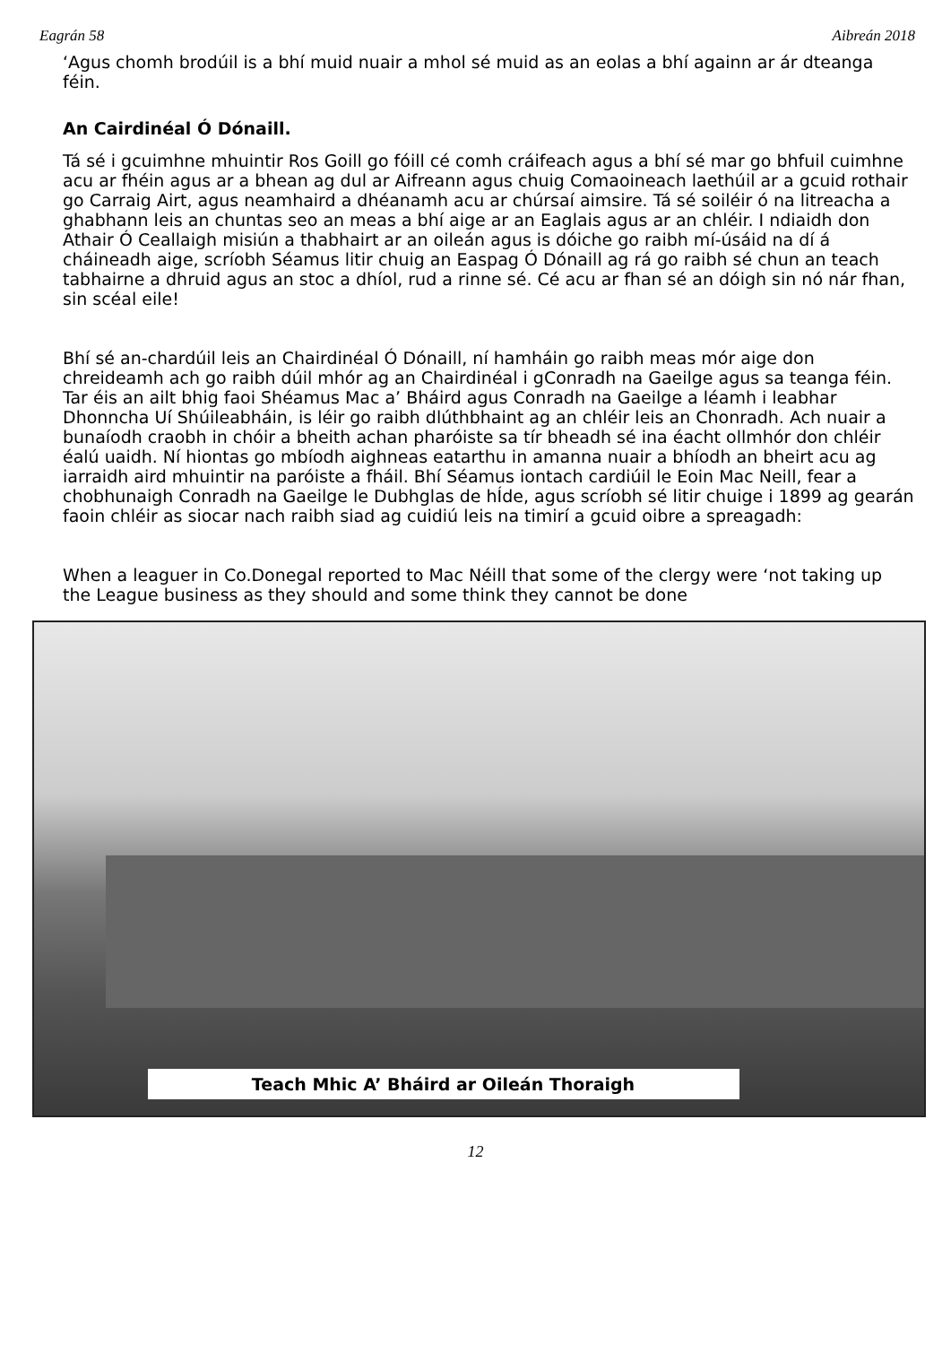Eagrán 58 Aibreán 2018
‘Agus chomh brodúil is a bhí muid nuair a mhol sé muid as an eolas a bhí againn ar ár dteanga féin.
An Cairdinéal Ó Dónaill.
Tá sé i gcuimhne mhuintir Ros Goill go fóill cé comh cráifeach agus a bhí sé mar go bhfuil cuimhne acu ar fhéin agus ar a bhean ag dul ar Aifreann agus chuig Comaoineach laethúil ar a gcuid rothair go Carraig Airt, agus neamhaird a dhéanamh acu ar chúrsaí aimsire. Tá sé soiléir ó na litreacha a ghabhann leis an chuntas seo an meas a bhí aige ar an Eaglais agus ar an chléir. I ndiaidh don Athair Ó Ceallaigh misiún a thabhairt ar an oileán agus is dóiche go raibh mí-úsáid na dí á cháineadh aige, scríobh Séamus litir chuig an Easpag Ó Dónaill ag rá go raibh sé chun an teach tabhairne a dhruid agus an stoc a dhíol, rud a rinne sé. Cé acu ar fhan sé an dóigh sin nó nár fhan, sin scéal eile!
Bhí sé an-chardúil leis an Chairdinéal Ó Dónaill, ní hamháin go raibh meas mór aige don chreideamh ach go raibh dúil mhór ag an Chairdinéal i gConradh na Gaeilge agus sa teanga féin. Tar éis an ailt bhig faoi Shéamus Mac a’ Bháird agus Conradh na Gaeilge a léamh i leabhar Dhonncha Uí Shúileabháin, is léir go raibh dlúthbhaint ag an chléir leis an Chonradh. Ach nuair a bunaíodh craobh in chóir a bheith achan pharóiste sa tír bheadh sé ina éacht ollmhór don chléir éalú uaidh. Ní hiontas go mbíodh aighneas eatarthu in amanna nuair a bhíodh an bheirt acu ag iarraidh aird mhuintir na paróiste a fháil. Bhí Séamus iontach cardiúil le Eoin Mac Neill, fear a chobhunaigh Conradh na Gaeilge le Dubhglas de hÍde, agus scríobh sé litir chuige i 1899 ag gearán faoin chléir as siocar nach raibh siad ag cuidiú leis na timirí a gcuid oibre a spreagadh:
When a leaguer in Co.Donegal reported to Mac Néill that some of the clergy were ‘not taking up the League business as they should and some think they cannot be done
Teach Mhic A’ Bháird ar Oileán Thoraigh
12